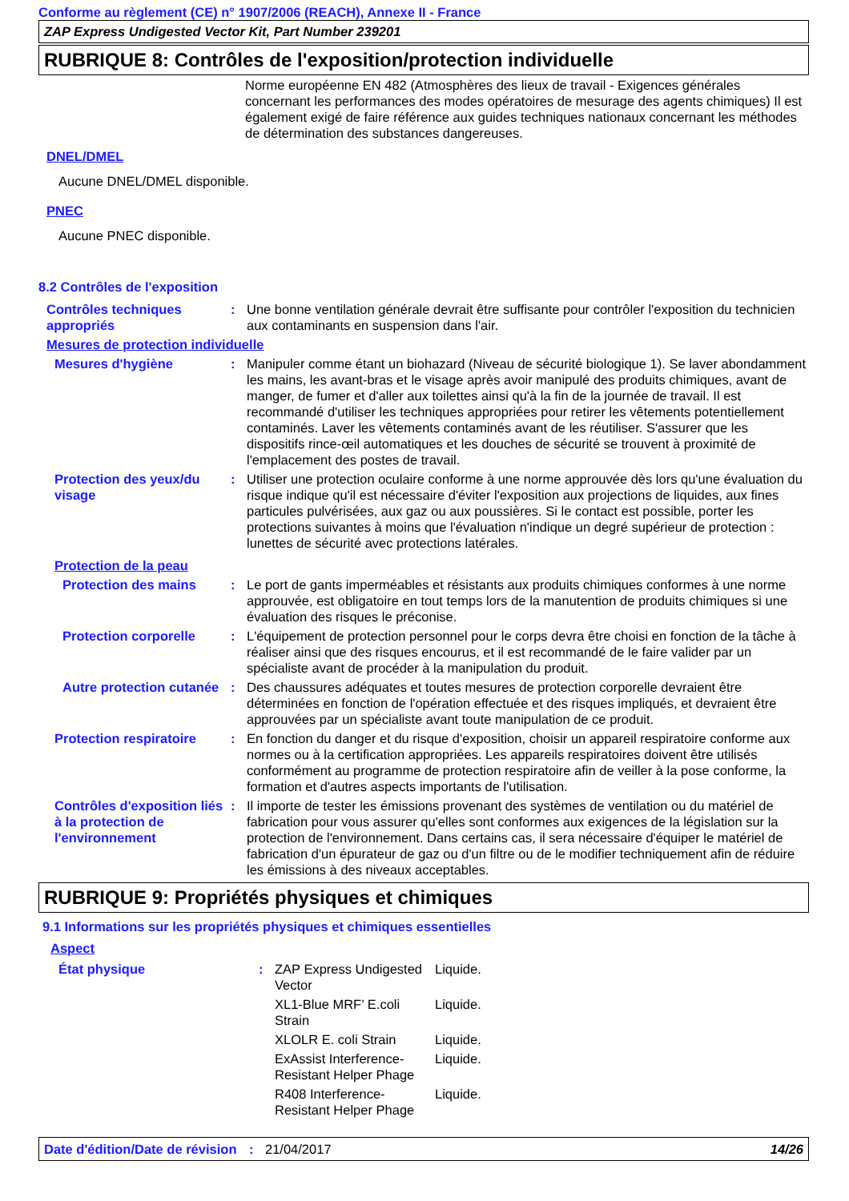Conforme au règlement (CE) n° 1907/2006 (REACH), Annexe II - France
ZAP Express Undigested Vector Kit, Part Number 239201
RUBRIQUE 8: Contrôles de l'exposition/protection individuelle
Norme européenne EN 482 (Atmosphères des lieux de travail - Exigences générales concernant les performances des modes opératoires de mesurage des agents chimiques) Il est également exigé de faire référence aux guides techniques nationaux concernant les méthodes de détermination des substances dangereuses.
DNEL/DMEL
Aucune DNEL/DMEL disponible.
PNEC
Aucune PNEC disponible.
8.2 Contrôles de l'exposition
| Contrôles techniques appropriés | : | Une bonne ventilation générale devrait être suffisante pour contrôler l'exposition du technicien aux contaminants en suspension dans l'air. |
| Mesures de protection individuelle | | |
| Mesures d'hygiène | : | Manipuler comme étant un biohazard (Niveau de sécurité biologique 1). Se laver abondamment les mains, les avant-bras et le visage après avoir manipulé des produits chimiques, avant de manger, de fumer et d'aller aux toilettes ainsi qu'à la fin de la journée de travail. Il est recommandé d'utiliser les techniques appropriées pour retirer les vêtements potentiellement contaminés. Laver les vêtements contaminés avant de les réutiliser. S'assurer que les dispositifs rince-œil automatiques et les douches de sécurité se trouvent à proximité de l'emplacement des postes de travail. |
| Protection des yeux/du visage | : | Utiliser une protection oculaire conforme à une norme approuvée dès lors qu'une évaluation du risque indique qu'il est nécessaire d'éviter l'exposition aux projections de liquides, aux fines particules pulvérisées, aux gaz ou aux poussières. Si le contact est possible, porter les protections suivantes à moins que l'évaluation n'indique un degré supérieur de protection : lunettes de sécurité avec protections latérales. |
| Protection de la peau | | |
| Protection des mains | : | Le port de gants imperméables et résistants aux produits chimiques conformes à une norme approuvée, est obligatoire en tout temps lors de la manutention de produits chimiques si une évaluation des risques le préconise. |
| Protection corporelle | : | L'équipement de protection personnel pour le corps devra être choisi en fonction de la tâche à réaliser ainsi que des risques encourus, et il est recommandé de le faire valider par un spécialiste avant de procéder à la manipulation du produit. |
| Autre protection cutanée | : | Des chaussures adéquates et toutes mesures de protection corporelle devraient être déterminées en fonction de l'opération effectuée et des risques impliqués, et devraient être approuvées par un spécialiste avant toute manipulation de ce produit. |
| Protection respiratoire | : | En fonction du danger et du risque d'exposition, choisir un appareil respiratoire conforme aux normes ou à la certification appropriées. Les appareils respiratoires doivent être utilisés conformément au programme de protection respiratoire afin de veiller à la pose conforme, la formation et d'autres aspects importants de l'utilisation. |
| Contrôles d'exposition liés à la protection de l'environnement | : | Il importe de tester les émissions provenant des systèmes de ventilation ou du matériel de fabrication pour vous assurer qu'elles sont conformes aux exigences de la législation sur la protection de l'environnement. Dans certains cas, il sera nécessaire d'équiper le matériel de fabrication d'un épurateur de gaz ou d'un filtre ou de le modifier techniquement afin de réduire les émissions à des niveaux acceptables. |
RUBRIQUE 9: Propriétés physiques et chimiques
9.1 Informations sur les propriétés physiques et chimiques essentielles
Aspect
| État physique | : | ZAP Express Undigested Vector | Liquide. |
| | | XL1-Blue MRF’ E.coli Strain | Liquide. |
| | | XLOLR E. coli Strain | Liquide. |
| | | ExAssist Interference-Resistant Helper Phage | Liquide. |
| | | R408 Interference-Resistant Helper Phage | Liquide. |
| Date d'édition/Date de révision | : | 21/04/2017 | 14/26 |